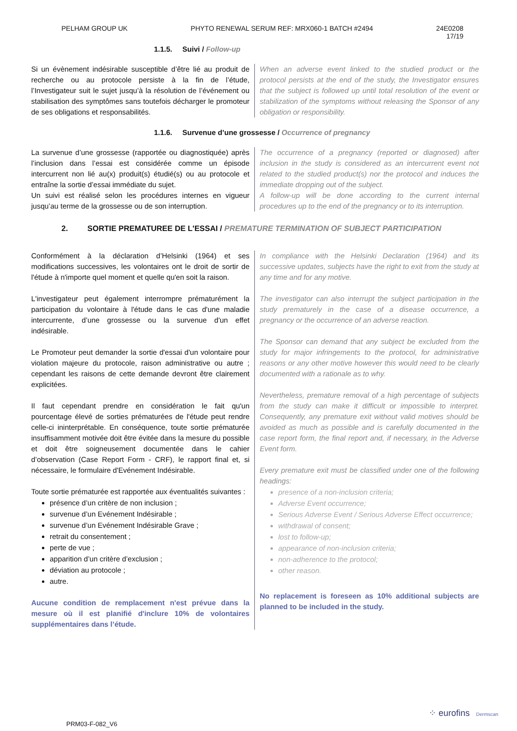PELHAM GROUP UK PHYTO RENEWAL SERUM REF: MRX060-1 BATCH #2494 24E0208
17/19
1.1.5. Suivi / Follow-up
Si un évènement indésirable susceptible d’être lié au produit de recherche ou au protocole persiste à la fin de l’étude, l’Investigateur suit le sujet jusqu’à la résolution de l’événement ou stabilisation des symptômes sans toutefois décharger le promoteur de ses obligations et responsabilités.
When an adverse event linked to the studied product or the protocol persists at the end of the study, the Investigator ensures that the subject is followed up until total resolution of the event or stabilization of the symptoms without releasing the Sponsor of any obligation or responsibility.
1.1.6. Survenue d’une grossesse / Occurrence of pregnancy
La survenue d’une grossesse (rapportée ou diagnostiquée) après l’inclusion dans l’essai est considérée comme un épisode intercurrent non lié au(x) produit(s) étudié(s) ou au protocole et entraîne la sortie d’essai immédiate du sujet.
Un suivi est réalisé selon les procédures internes en vigueur jusqu’au terme de la grossesse ou de son interruption.
The occurrence of a pregnancy (reported or diagnosed) after inclusion in the study is considered as an intercurrent event not related to the studied product(s) nor the protocol and induces the immediate dropping out of the subject.
A follow-up will be done according to the current internal procedures up to the end of the pregnancy or to its interruption.
2. SORTIE PREMATUREE DE L'ESSAI / PREMATURE TERMINATION OF SUBJECT PARTICIPATION
Conformément à la déclaration d’Helsinki (1964) et ses modifications successives, les volontaires ont le droit de sortir de l'étude à n'importe quel moment et quelle qu'en soit la raison.
L'investigateur peut également interrompre prématurément la participation du volontaire à l'étude dans le cas d'une maladie intercurrente, d’une grossesse ou la survenue d'un effet indésirable.
Le Promoteur peut demander la sortie d'essai d'un volontaire pour violation majeure du protocole, raison administrative ou autre ; cependant les raisons de cette demande devront être clairement explicitées.
Il faut cependant prendre en considération le fait qu'un pourcentage élevé de sorties prématurées de l'étude peut rendre celle-ci ininterprétable. En conséquence, toute sortie prématurée insuffisamment motivée doit être évitée dans la mesure du possible et doit être soigneusement documentée dans le cahier d’observation (Case Report Form - CRF), le rapport final et, si nécessaire, le formulaire d'Evénement Indésirable.
Toute sortie prématurée est rapportée aux éventualités suivantes :
présence d’un critère de non inclusion ;
survenue d’un Evénement Indésirable ;
survenue d’un Evénement Indésirable Grave ;
retrait du consentement ;
perte de vue ;
apparition d’un critère d’exclusion ;
déviation au protocole ;
autre.
Aucune condition de remplacement n'est prévue dans la mesure où il est planifié d'inclure 10% de volontaires supplémentaires dans l’étude.
In compliance with the Helsinki Declaration (1964) and its successive updates, subjects have the right to exit from the study at any time and for any motive.
The investigator can also interrupt the subject participation in the study prematurely in the case of a disease occurrence, a pregnancy or the occurrence of an adverse reaction.
The Sponsor can demand that any subject be excluded from the study for major infringements to the protocol, for administrative reasons or any other motive however this would need to be clearly documented with a rationale as to why.
Nevertheless, premature removal of a high percentage of subjects from the study can make it difficult or impossible to interpret. Consequently, any premature exit without valid motives should be avoided as much as possible and is carefully documented in the case report form, the final report and, if necessary, in the Adverse Event form.
Every premature exit must be classified under one of the following headings:
presence of a non-inclusion criteria;
Adverse Event occurrence;
Serious Adverse Event / Serious Adverse Effect occurrence;
withdrawal of consent;
lost to follow-up;
appearance of non-inclusion criteria;
non-adherence to the protocol;
other reason.
No replacement is foreseen as 10% additional subjects are planned to be included in the study.
PRM03-F-082_V6
⁘ eurofins Dermscan